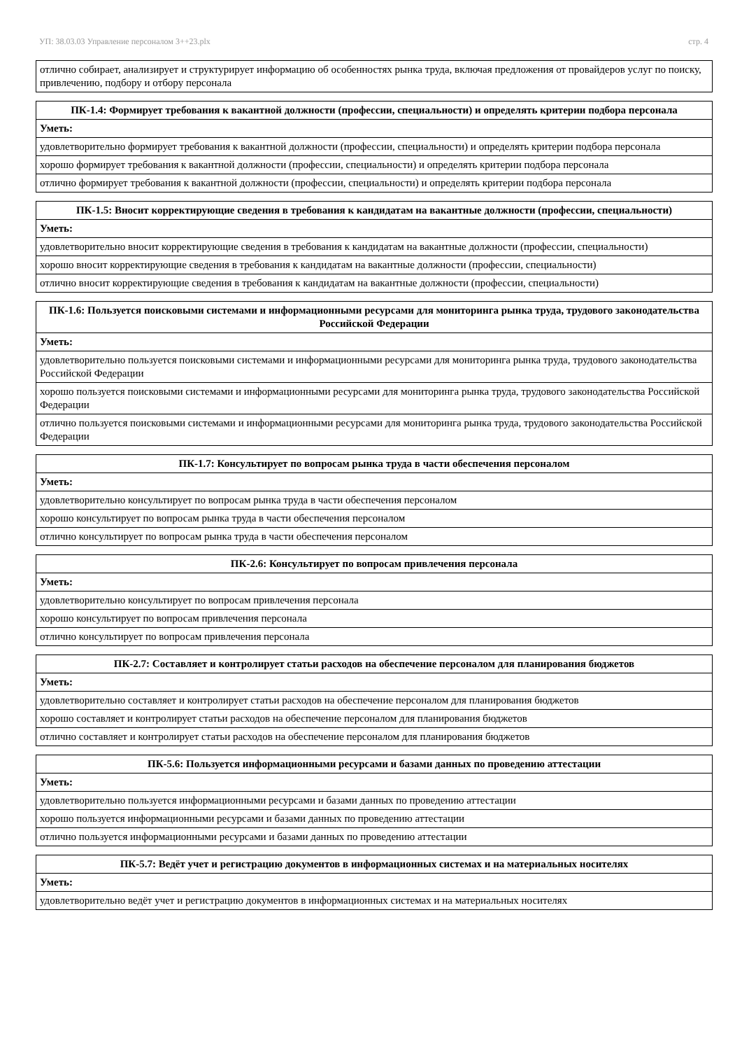УП: 38.03.03 Управление персоналом 3++23.plx стр. 4
| отлично собирает, анализирует и структурирует информацию об особенностях рынка труда, включая предложения от провайдеров услуг по поиску, привлечению, подбору и отбору персонала |
| ПК-1.4: Формирует требования к вакантной должности (профессии, специальности) и определять критерии подбора персонала |
| --- |
| Уметь: |
| удовлетворительно формирует требования к вакантной должности (профессии, специальности) и определять критерии подбора персонала |
| хорошо формирует требования к вакантной должности (профессии, специальности) и определять критерии подбора персонала |
| отлично формирует требования к вакантной должности (профессии, специальности) и определять критерии подбора персонала |
| ПК-1.5: Вносит корректирующие сведения в требования к кандидатам на вакантные должности (профессии, специальности) |
| --- |
| Уметь: |
| удовлетворительно вносит корректирующие сведения в требования к кандидатам на вакантные должности (профессии, специальности) |
| хорошо вносит корректирующие сведения в требования к кандидатам на вакантные должности (профессии, специальности) |
| отлично вносит корректирующие сведения в требования к кандидатам на вакантные должности (профессии, специальности) |
| ПК-1.6: Пользуется поисковыми системами и информационными ресурсами для мониторинга рынка труда, трудового законодательства Российской Федерации |
| --- |
| Уметь: |
| удовлетворительно пользуется поисковыми системами и информационными ресурсами для мониторинга рынка труда, трудового законодательства Российской Федерации |
| хорошо пользуется поисковыми системами и информационными ресурсами для мониторинга рынка труда, трудового законодательства Российской Федерации |
| отлично пользуется поисковыми системами и информационными ресурсами для мониторинга рынка труда, трудового законодательства Российской Федерации |
| ПК-1.7: Консультирует по вопросам рынка труда в части обеспечения персоналом |
| --- |
| Уметь: |
| удовлетворительно консультирует по вопросам рынка труда в части обеспечения персоналом |
| хорошо консультирует по вопросам рынка труда в части обеспечения персоналом |
| отлично консультирует по вопросам рынка труда в части обеспечения персоналом |
| ПК-2.6: Консультирует по вопросам привлечения персонала |
| --- |
| Уметь: |
| удовлетворительно консультирует по вопросам привлечения персонала |
| хорошо консультирует по вопросам привлечения персонала |
| отлично консультирует по вопросам привлечения персонала |
| ПК-2.7: Составляет и контролирует статьи расходов на обеспечение персоналом для планирования бюджетов |
| --- |
| Уметь: |
| удовлетворительно составляет и контролирует статьи расходов на обеспечение персоналом для планирования бюджетов |
| хорошо составляет и контролирует статьи расходов на обеспечение персоналом для планирования бюджетов |
| отлично составляет и контролирует статьи расходов на обеспечение персоналом для планирования бюджетов |
| ПК-5.6: Пользуется информационными ресурсами и базами данных по проведению аттестации |
| --- |
| Уметь: |
| удовлетворительно пользуется информационными ресурсами и базами данных по проведению аттестации |
| хорошо пользуется информационными ресурсами и базами данных по проведению аттестации |
| отлично пользуется информационными ресурсами и базами данных по проведению аттестации |
| ПК-5.7: Ведёт учет и регистрацию документов в информационных системах и на материальных носителях |
| --- |
| Уметь: |
| удовлетворительно ведёт учет и регистрацию документов в информационных системах и на материальных носителях |